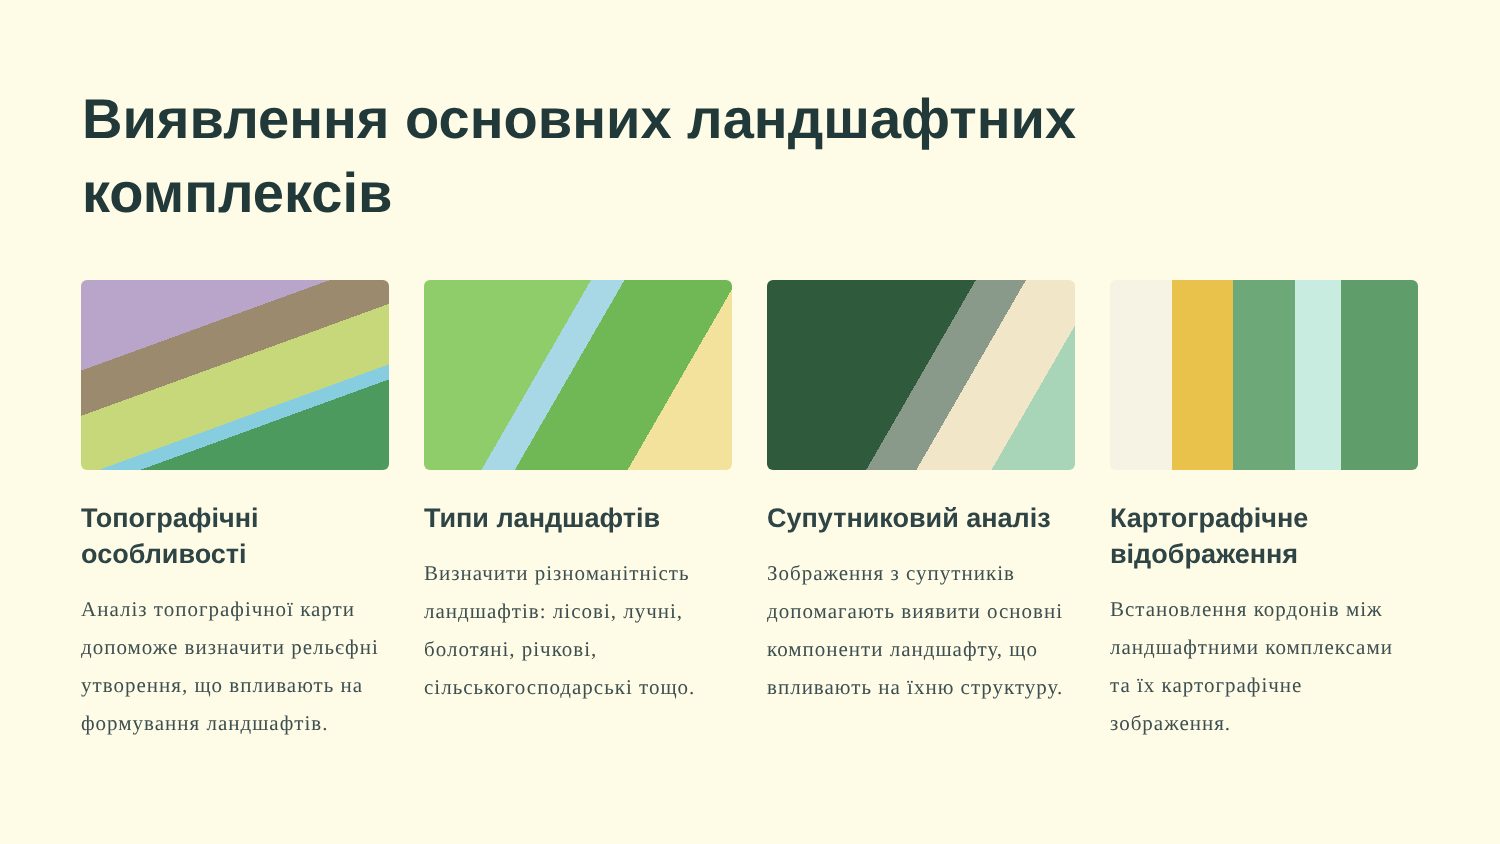Виявлення основних ландшафтних комплексів
Топографічні особливості
Аналіз топографічної карти допоможе визначити рельєфні утворення, що впливають на формування ландшафтів.
Типи ландшафтів
Визначити різноманітність ландшафтів: лісові, лучні, болотяні, річкові, сільськогосподарські тощо.
Супутниковий аналіз
Зображення з супутників допомагають виявити основні компоненти ландшафту, що впливають на їхню структуру.
Картографічне відображення
Встановлення кордонів між ландшафтними комплексами та їх картографічне зображення.